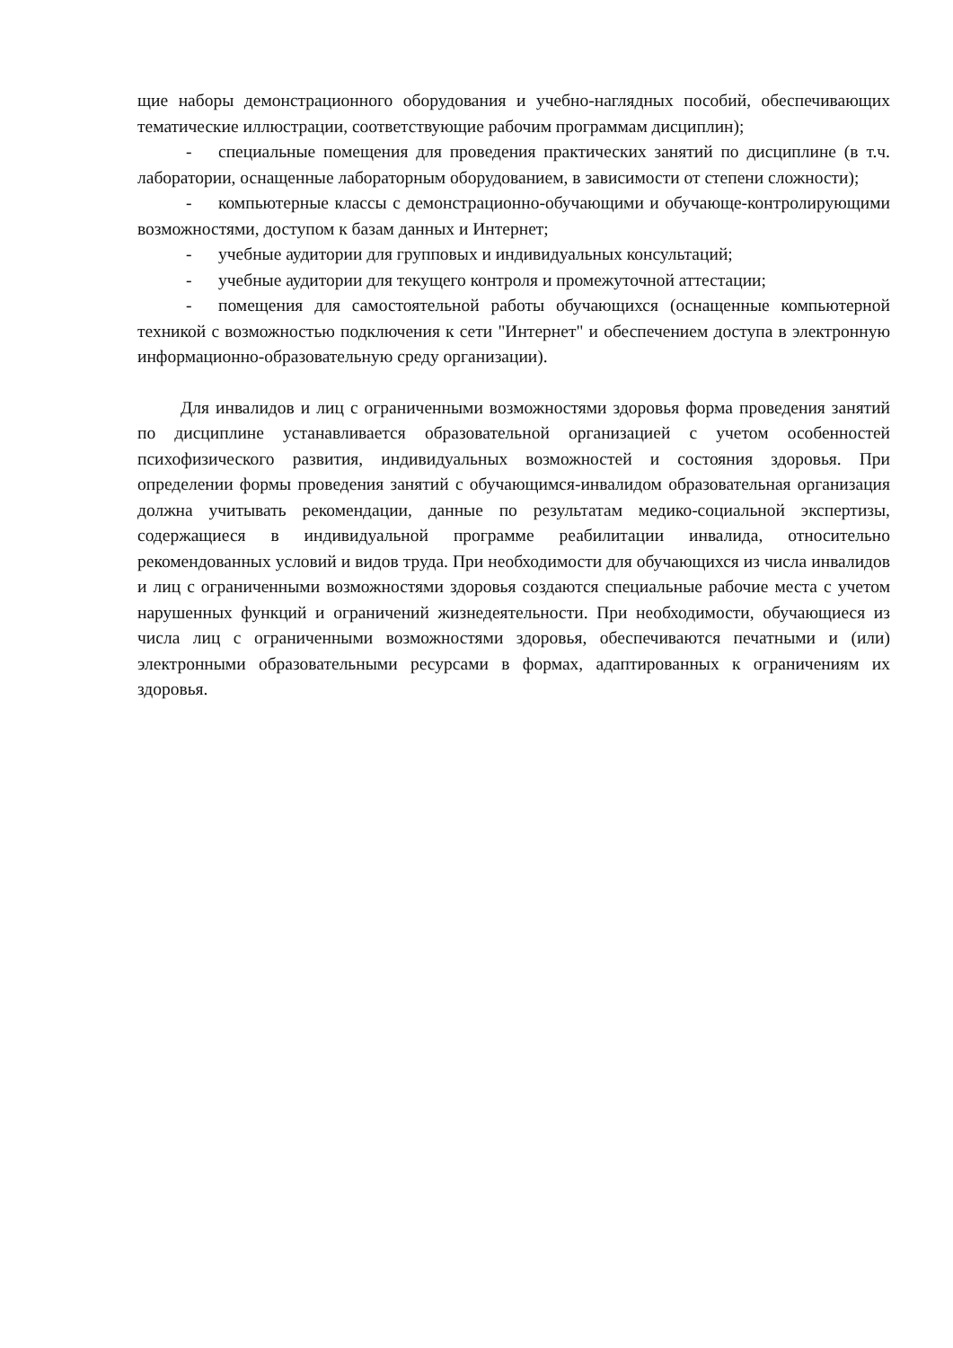щие наборы демонстрационного оборудования и учебно-наглядных пособий, обеспечивающих тематические иллюстрации, соответствующие рабочим программам дисциплин);
- специальные помещения для проведения практических занятий по дисциплине (в т.ч. лаборатории, оснащенные лабораторным оборудованием, в зависимости от степени сложности);
- компьютерные классы с демонстрационно-обучающими и обучающе-контролирующими возможностями, доступом к базам данных и Интернет;
- учебные аудитории для групповых и индивидуальных консультаций;
- учебные аудитории для текущего контроля и промежуточной аттестации;
- помещения для самостоятельной работы обучающихся (оснащенные компьютерной техникой с возможностью подключения к сети "Интернет" и обеспечением доступа в электронную информационно-образовательную среду организации).
Для инвалидов и лиц с ограниченными возможностями здоровья форма проведения занятий по дисциплине устанавливается образовательной организацией с учетом особенностей психофизического развития, индивидуальных возможностей и состояния здоровья. При определении формы проведения занятий с обучающимся-инвалидом образовательная организация должна учитывать рекомендации, данные по результатам медико-социальной экспертизы, содержащиеся в индивидуальной программе реабилитации инвалида, относительно рекомендованных условий и видов труда. При необходимости для обучающихся из числа инвалидов и лиц с ограниченными возможностями здоровья создаются специальные рабочие места с учетом нарушенных функций и ограничений жизнедеятельности. При необходимости, обучающиеся из числа лиц с ограниченными возможностями здоровья, обеспечиваются печатными и (или) электронными образовательными ресурсами в формах, адаптированных к ограничениям их здоровья.